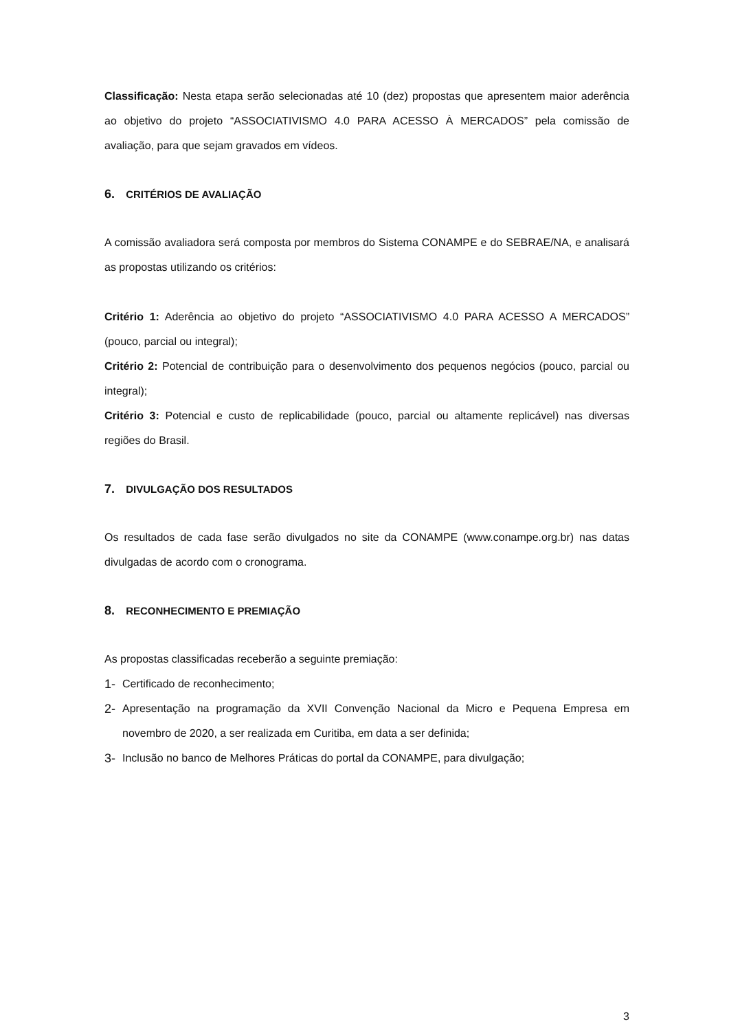Classificação: Nesta etapa serão selecionadas até 10 (dez) propostas que apresentem maior aderência ao objetivo do projeto “ASSOCIATIVISMO 4.0 PARA ACESSO À MERCADOS” pela comissão de avaliação, para que sejam gravados em vídeos.
6. CRITÉRIOS DE AVALIAÇÃO
A comissão avaliadora será composta por membros do Sistema CONAMPE e do SEBRAE/NA, e analisará as propostas utilizando os critérios:
Critério 1: Aderência ao objetivo do projeto “ASSOCIATIVISMO 4.0 PARA ACESSO A MERCADOS” (pouco, parcial ou integral);
Critério 2: Potencial de contribuição para o desenvolvimento dos pequenos negócios (pouco, parcial ou integral);
Critério 3: Potencial e custo de replicabilidade (pouco, parcial ou altamente replicável) nas diversas regiões do Brasil.
7. DIVULGAÇÃO DOS RESULTADOS
Os resultados de cada fase serão divulgados no site da CONAMPE (www.conampe.org.br) nas datas divulgadas de acordo com o cronograma.
8. RECONHECIMENTO E PREMIAÇÃO
As propostas classificadas receberão a seguinte premiação:
1- Certificado de reconhecimento;
2- Apresentação na programação da XVII Convenção Nacional da Micro e Pequena Empresa em novembro de 2020, a ser realizada em Curitiba, em data a ser definida;
3- Inclusão no banco de Melhores Práticas do portal da CONAMPE, para divulgação;
3